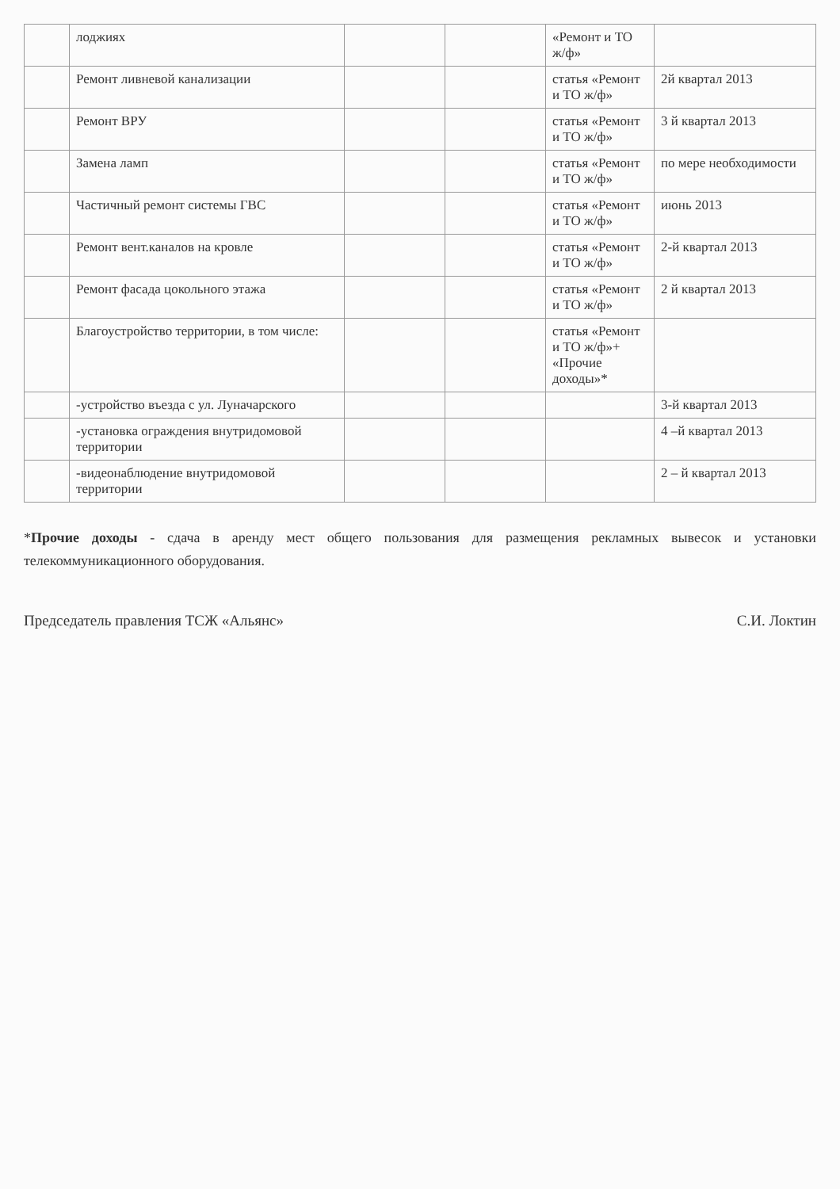| | лоджиях | | | «Ремонт и ТО ж/ф» | |
| | Ремонт ливневой канализации | | | статья «Ремонт и ТО ж/ф» | 2й квартал 2013 |
| | Ремонт ВРУ | | | статья «Ремонт и ТО ж/ф» | 3 й квартал 2013 |
| | Замена ламп | | | статья «Ремонт и ТО ж/ф» | по мере необходимости |
| | Частичный ремонт системы ГВС | | | статья «Ремонт и ТО ж/ф» | июнь 2013 |
| | Ремонт вент.каналов на кровле | | | статья «Ремонт и ТО ж/ф» | 2-й квартал 2013 |
| | Ремонт фасада цокольного этажа | | | статья «Ремонт и ТО ж/ф» | 2 й квартал 2013 |
| | Благоустройство территории, в том числе: | | | статья «Ремонт и ТО ж/ф»+ «Прочие доходы»* | |
| | -устройство въезда с ул. Луначарского | | | | 3-й квартал 2013 |
| | -установка ограждения внутридомовой территории | | | | 4 –й квартал 2013 |
| | -видеонаблюдение внутридомовой территории | | | | 2 – й квартал 2013 |
*Прочие доходы - сдача в аренду мест общего пользования для размещения рекламных вывесок и установки телекоммуникационного оборудования.
Председатель правления ТСЖ «Альянс» С.И. Локтин